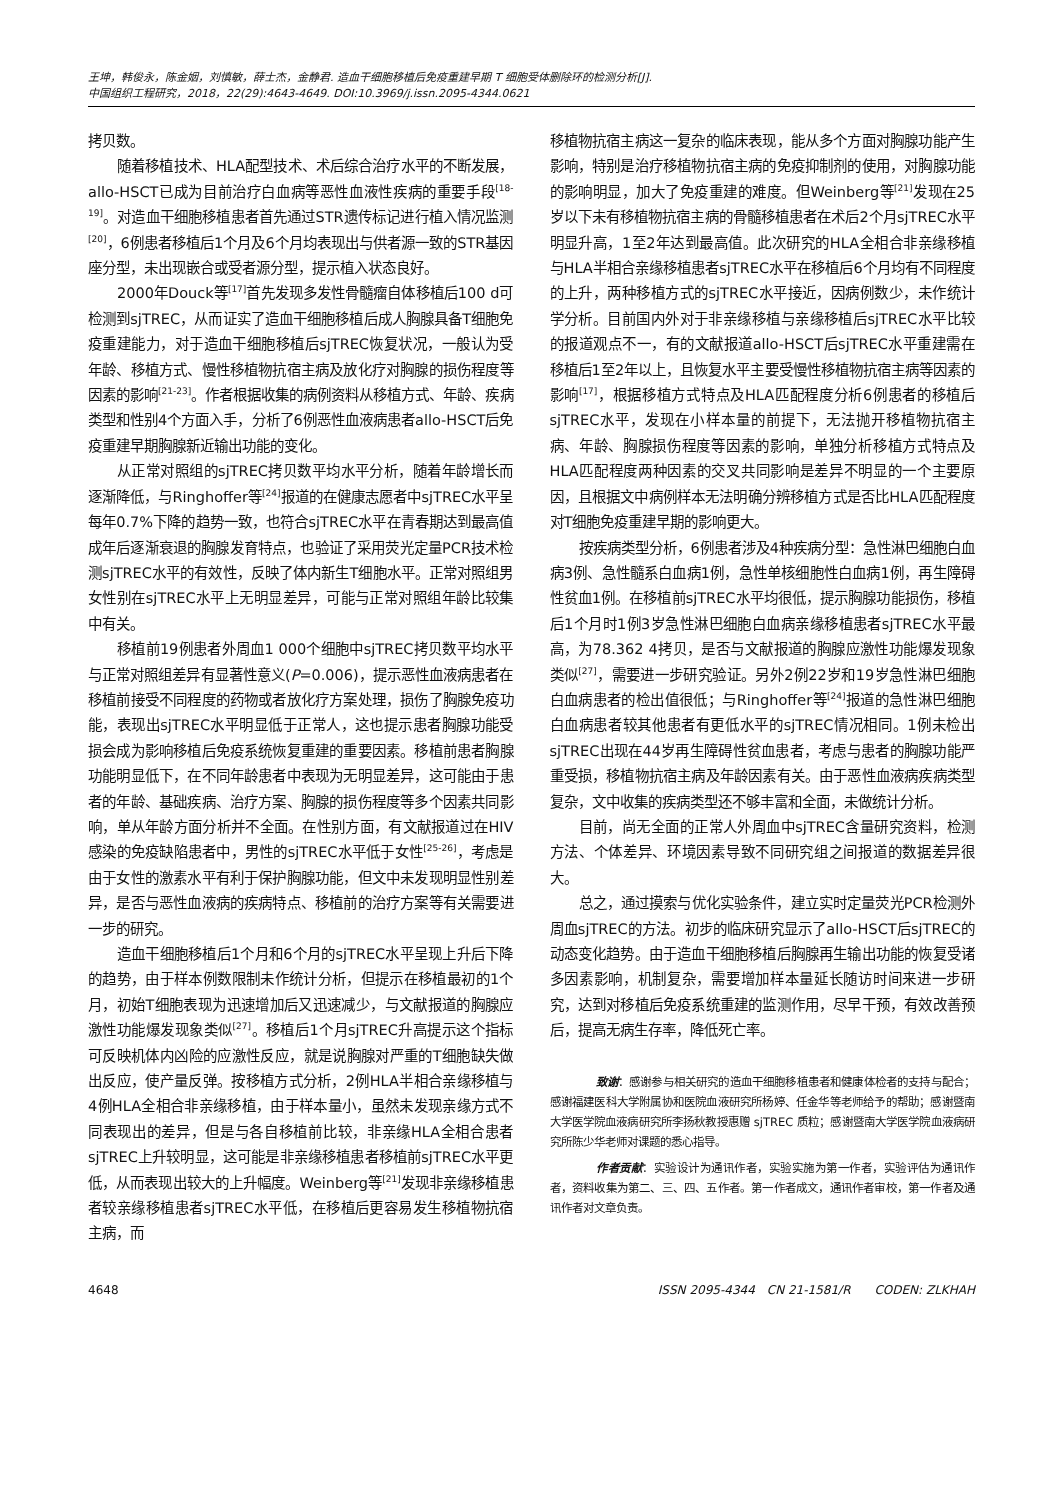王坤，韩俊永，陈金姻，刘慎敏，薛士杰，金静君. 造血干细胞移植后免疫重建早期 T 细胞受体删除环的检测分析[J].
中国组织工程研究，2018，22(29):4643-4649. DOI:10.3969/j.issn.2095-4344.0621
拷贝数。
随着移植技术、HLA配型技术、术后综合治疗水平的不断发展，allo-HSCT已成为目前治疗白血病等恶性血液性疾病的重要手段<sup>[18-19]</sup>。对造血干细胞移植患者首先通过STR遗传标记进行植入情况监测<sup>[20]</sup>，6例患者移植后1个月及6个月均表现出与供者源一致的STR基因座分型，未出现嵌合或受者源分型，提示植入状态良好。
2000年Douck等<sup>[17]</sup>首先发现多发性骨髓瘤自体移植后100 d可检测到sjTREC，从而证实了造血干细胞移植后成人胸腺具备T细胞免疫重建能力，对于造血干细胞移植后sjTREC恢复状况，一般认为受年龄、移植方式、慢性移植物抗宿主病及放化疗对胸腺的损伤程度等因素的影响<sup>[21-23]</sup>。作者根据收集的病例资料从移植方式、年龄、疾病类型和性别4个方面入手，分析了6例恶性血液病患者allo-HSCT后免疫重建早期胸腺新近输出功能的变化。
从正常对照组的sjTREC拷贝数平均水平分析，随着年龄增长而逐渐降低，与Ringhoffer等<sup>[24]</sup>报道的在健康志愿者中sjTREC水平呈每年0.7%下降的趋势一致，也符合sjTREC水平在青春期达到最高值成年后逐渐衰退的胸腺发育特点，也验证了采用荧光定量PCR技术检测sjTREC水平的有效性，反映了体内新生T细胞水平。正常对照组男女性别在sjTREC水平上无明显差异，可能与正常对照组年龄比较集中有关。
移植前19例患者外周血1 000个细胞中sjTREC拷贝数平均水平与正常对照组差异有显著性意义(P=0.006)，提示恶性血液病患者在移植前接受不同程度的药物或者放化疗方案处理，损伤了胸腺免疫功能，表现出sjTREC水平明显低于正常人，这也提示患者胸腺功能受损会成为影响移植后免疫系统恢复重建的重要因素。移植前患者胸腺功能明显低下，在不同年龄患者中表现为无明显差异，这可能由于患者的年龄、基础疾病、治疗方案、胸腺的损伤程度等多个因素共同影响，单从年龄方面分析并不全面。在性别方面，有文献报道过在HIV感染的免疫缺陷患者中，男性的sjTREC水平低于女性<sup>[25-26]</sup>，考虑是由于女性的激素水平有利于保护胸腺功能，但文中未发现明显性别差异，是否与恶性血液病的疾病特点、移植前的治疗方案等有关需要进一步的研究。
造血干细胞移植后1个月和6个月的sjTREC水平呈现上升后下降的趋势，由于样本例数限制未作统计分析，但提示在移植最初的1个月，初始T细胞表现为迅速增加后又迅速减少，与文献报道的胸腺应激性功能爆发现象类似<sup>[27]</sup>。移植后1个月sjTREC升高提示这个指标可反映机体内凶险的应激性反应，就是说胸腺对严重的T细胞缺失做出反应，使产量反弹。按移植方式分析，2例HLA半相合亲缘移植与4例HLA全相合非亲缘移植，由于样本量小，虽然未发现亲缘方式不同表现出的差异，但是与各自移植前比较，非亲缘HLA全相合患者sjTREC上升较明显，这可能是非亲缘移植患者移植前sjTREC水平更低，从而表现出较大的上升幅度。Weinberg等<sup>[21]</sup>发现非亲缘移植患者较亲缘移植患者sjTREC水平低，在移植后更容易发生移植物抗宿主病，而
移植物抗宿主病这一复杂的临床表现，能从多个方面对胸腺功能产生影响，特别是治疗移植物抗宿主病的免疫抑制剂的使用，对胸腺功能的影响明显，加大了免疫重建的难度。但Weinberg等<sup>[21]</sup>发现在25岁以下未有移植物抗宿主病的骨髓移植患者在术后2个月sjTREC水平明显升高，1至2年达到最高值。此次研究的HLA全相合非亲缘移植与HLA半相合亲缘移植患者sjTREC水平在移植后6个月均有不同程度的上升，两种移植方式的sjTREC水平接近，因病例数少，未作统计学分析。目前国内外对于非亲缘移植与亲缘移植后sjTREC水平比较的报道观点不一，有的文献报道allo-HSCT后sjTREC水平重建需在移植后1至2年以上，且恢复水平主要受慢性移植物抗宿主病等因素的影响<sup>[17]</sup>，根据移植方式特点及HLA匹配程度分析6例患者的移植后sjTREC水平，发现在小样本量的前提下，无法抛开移植物抗宿主病、年龄、胸腺损伤程度等因素的影响，单独分析移植方式特点及HLA匹配程度两种因素的交叉共同影响是差异不明显的一个主要原因，且根据文中病例样本无法明确分辨移植方式是否比HLA匹配程度对T细胞免疫重建早期的影响更大。
按疾病类型分析，6例患者涉及4种疾病分型：急性淋巴细胞白血病3例、急性髓系白血病1例，急性单核细胞性白血病1例，再生障碍性贫血1例。在移植前sjTREC水平均很低，提示胸腺功能损伤，移植后1个月时1例3岁急性淋巴细胞白血病亲缘移植患者sjTREC水平最高，为78.362 4拷贝，是否与文献报道的胸腺应激性功能爆发现象类似<sup>[27]</sup>，需要进一步研究验证。另外2例22岁和19岁急性淋巴细胞白血病患者的检出值很低；与Ringhoffer等<sup>[24]</sup>报道的急性淋巴细胞白血病患者较其他患者有更低水平的sjTREC情况相同。1例未检出sjTREC出现在44岁再生障碍性贫血患者，考虑与患者的胸腺功能严重受损，移植物抗宿主病及年龄因素有关。由于恶性血液病疾病类型复杂，文中收集的疾病类型还不够丰富和全面，未做统计分析。
目前，尚无全面的正常人外周血中sjTREC含量研究资料，检测方法、个体差异、环境因素导致不同研究组之间报道的数据差异很大。
总之，通过摸索与优化实验条件，建立实时定量荧光PCR检测外周血sjTREC的方法。初步的临床研究显示了allo-HSCT后sjTREC的动态变化趋势。由于造血干细胞移植后胸腺再生输出功能的恢复受诸多因素影响，机制复杂，需要增加样本量延长随访时间来进一步研究，达到对移植后免疫系统重建的监测作用，尽早干预，有效改善预后，提高无病生存率，降低死亡率。
  致谢：感谢参与相关研究的造血干细胞移植患者和健康体检者的支持与配合；感谢福建医科大学附属协和医院血液研究所杨婷、任金华等老师给予的帮助；感谢暨南大学医学院血液病研究所李扬秋教授惠赠 sjTREC 质粒；感谢暨南大学医学院血液病研究所陈少华老师对课题的悉心指导。
  作者贡献：实验设计为通讯作者，实验实施为第一作者，实验评估为通讯作者，资料收集为第二、三、四、五作者。第一作者成文，通讯作者审校，第一作者及通讯作者对文章负责。
4648 ISSN 2095-4344 CN 21-1581/R  CODEN: ZLKHAH